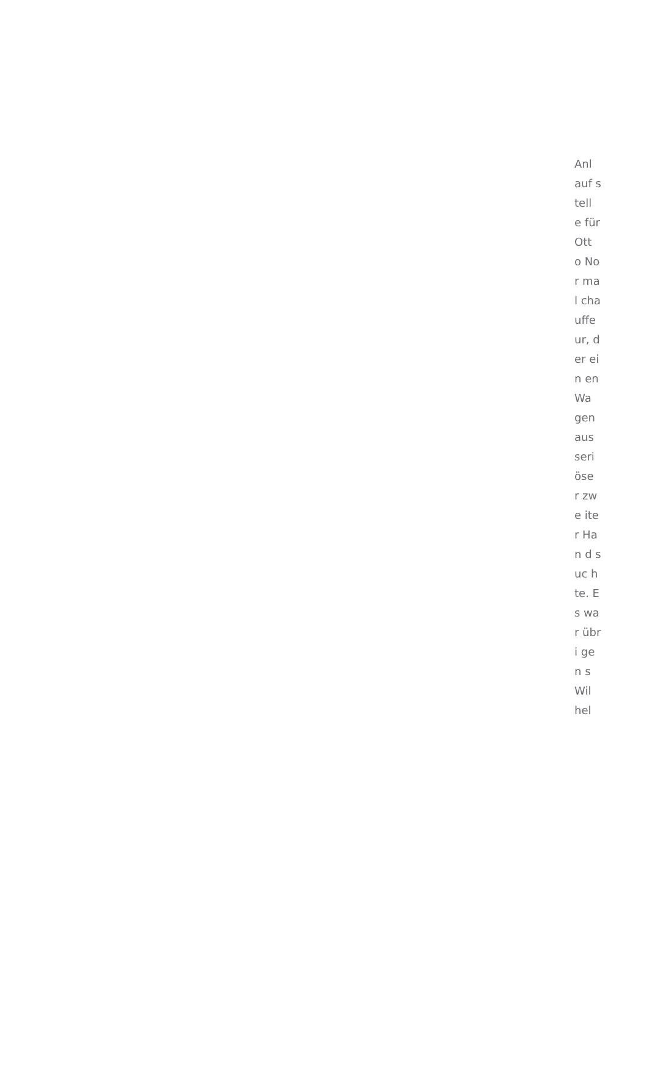Anl auf stell e für Ott o Nor mal cha uffe ur, der ein en Wa gen aus seri öse r zwe iter Han d suc hte. Es war übri gen s Wil hel